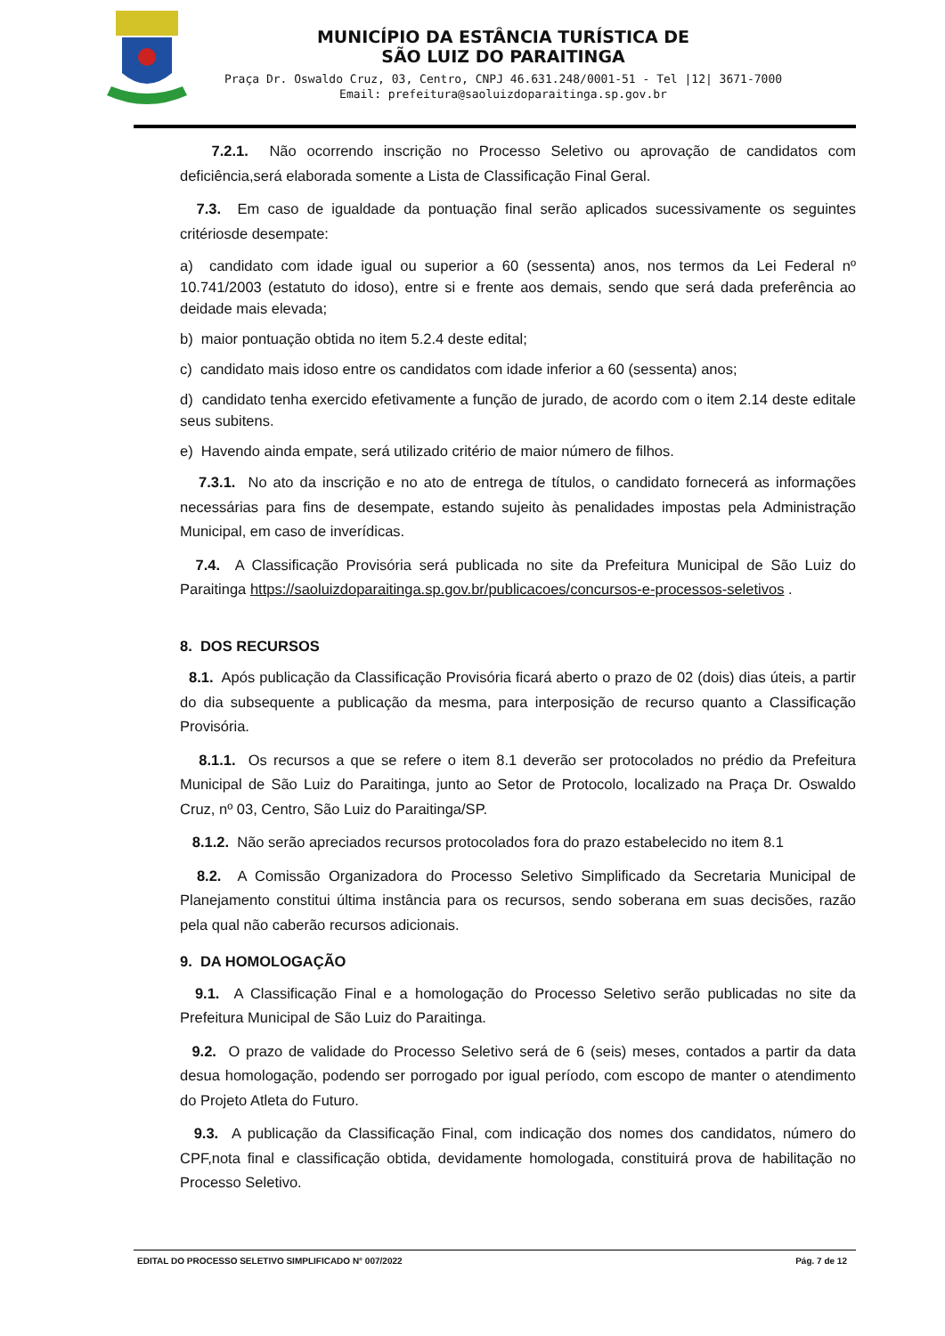MUNICÍPIO DA ESTÂNCIA TURÍSTICA DE
SÃO LUIZ DO PARAITINGA
Praça Dr. Oswaldo Cruz, 03, Centro, CNPJ 46.631.248/0001-51 - Tel |12| 3671-7000
Email: prefeitura@saoluizdoparaitinga.sp.gov.br
7.2.1. Não ocorrendo inscrição no Processo Seletivo ou aprovação de candidatos com deficiência,será elaborada somente a Lista de Classificação Final Geral.
7.3. Em caso de igualdade da pontuação final serão aplicados sucessivamente os seguintes critériosde desempate:
a) candidato com idade igual ou superior a 60 (sessenta) anos, nos termos da Lei Federal nº 10.741/2003 (estatuto do idoso), entre si e frente aos demais, sendo que será dada preferência ao deidade mais elevada;
b) maior pontuação obtida no item 5.2.4 deste edital;
c) candidato mais idoso entre os candidatos com idade inferior a 60 (sessenta) anos;
d) candidato tenha exercido efetivamente a função de jurado, de acordo com o item 2.14 deste editale seus subitens.
e) Havendo ainda empate, será utilizado critério de maior número de filhos.
7.3.1. No ato da inscrição e no ato de entrega de títulos, o candidato fornecerá as informações necessárias para fins de desempate, estando sujeito às penalidades impostas pela Administração Municipal, em caso de inverídicas.
7.4. A Classificação Provisória será publicada no site da Prefeitura Municipal de São Luiz do Paraitinga https://saoluizdoparaitinga.sp.gov.br/publicacoes/concursos-e-processos-seletivos .
8. DOS RECURSOS
8.1. Após publicação da Classificação Provisória ficará aberto o prazo de 02 (dois) dias úteis, a partir do dia subsequente a publicação da mesma, para interposição de recurso quanto a Classificação Provisória.
8.1.1. Os recursos a que se refere o item 8.1 deverão ser protocolados no prédio da Prefeitura Municipal de São Luiz do Paraitinga, junto ao Setor de Protocolo, localizado na Praça Dr. Oswaldo Cruz, nº 03, Centro, São Luiz do Paraitinga/SP.
8.1.2. Não serão apreciados recursos protocolados fora do prazo estabelecido no item 8.1
8.2. A Comissão Organizadora do Processo Seletivo Simplificado da Secretaria Municipal de Planejamento constitui última instância para os recursos, sendo soberana em suas decisões, razão pela qual não caberão recursos adicionais.
9. DA HOMOLOGAÇÃO
9.1. A Classificação Final e a homologação do Processo Seletivo serão publicadas no site da Prefeitura Municipal de São Luiz do Paraitinga.
9.2. O prazo de validade do Processo Seletivo será de 6 (seis) meses, contados a partir da data desua homologação, podendo ser porrogado por igual período, com escopo de manter o atendimento do Projeto Atleta do Futuro.
9.3. A publicação da Classificação Final, com indicação dos nomes dos candidatos, número do CPF,nota final e classificação obtida, devidamente homologada, constituirá prova de habilitação no Processo Seletivo.
EDITAL DO PROCESSO SELETIVO SIMPLIFICADO N° 007/2022 Pág. 7 de 12